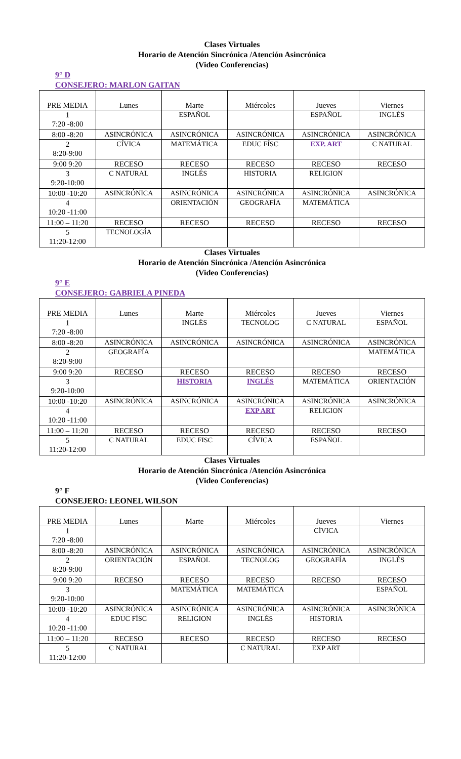Clases Virtuales
Horario de Atención Sincrónica /Atención Asincrónica
(Video Conferencias)
9° D
CONSEJERO: MARLON GAITAN
| PRE MEDIA | Lunes | Marte | Miércoles | Jueves | Viernes |
| 1 7:20 -8:00 | | ESPAÑOL | | ESPAÑOL | INGLÉS |
| 8:00 -8:20 | ASINCRÓNICA | ASINCRÓNICA | ASINCRÓNICA | ASINCRÓNICA | ASINCRÓNICA |
| 2 8:20-9:00 | CÍVICA | MATEMÁTICA | EDUC FÍSC | EXP. ART | C NATURAL |
| 9:00 9:20 | RECESO | RECESO | RECESO | RECESO | RECESO |
| 3 9:20-10:00 | C NATURAL | INGLÉS | HISTORIA | RELIGION | |
| 10:00 -10:20 | ASINCRÓNICA | ASINCRÓNICA | ASINCRÓNICA | ASINCRÓNICA | ASINCRÓNICA |
| 4 10:20 -11:00 | | ORIENTACIÓN | GEOGRAFÍA | MATEMÁTICA | |
| 11:00 – 11:20 | RECESO | RECESO | RECESO | RECESO | RECESO |
| 5 11:20-12:00 | TECNOLOGÍA | | | | |
Clases Virtuales
Horario de Atención Sincrónica /Atención Asincrónica
(Video Conferencias)
9° E
CONSEJERO: GABRIELA PINEDA
| PRE MEDIA | Lunes | Marte | Miércoles | Jueves | Viernes |
| 1 7:20 -8:00 | | INGLÉS | TECNOLOG | C NATURAL | ESPAÑOL |
| 8:00 -8:20 | ASINCRÓNICA | ASINCRÓNICA | ASINCRÓNICA | ASINCRÓNICA | ASINCRÓNICA |
| 2 8:20-9:00 | GEOGRAFÍA | | | | MATEMÁTICA |
| 9:00 9:20 | RECESO | RECESO | RECESO | RECESO | RECESO |
| 3 9:20-10:00 | | HISTORIA | INGLÉS | MATEMÁTICA | ORIENTACIÓN |
| 10:00 -10:20 | ASINCRÓNICA | ASINCRÓNICA | ASINCRÓNICA | ASINCRÓNICA | ASINCRÓNICA |
| 4 10:20 -11:00 | | | EXP ART | RELIGION | |
| 11:00 – 11:20 | RECESO | RECESO | RECESO | RECESO | RECESO |
| 5 11:20-12:00 | C NATURAL | EDUC FISC | CÍVICA | ESPAÑOL | |
Clases Virtuales
Horario de Atención Sincrónica /Atención Asincrónica
(Video Conferencias)
9° F
CONSEJERO: LEONEL WILSON
| PRE MEDIA | Lunes | Marte | Miércoles | Jueves | Viernes |
| 1 7:20 -8:00 | | | | CÍVICA | |
| 8:00 -8:20 | ASINCRÓNICA | ASINCRÓNICA | ASINCRÓNICA | ASINCRÓNICA | ASINCRÓNICA |
| 2 8:20-9:00 | ORIENTACIÓN | ESPAÑOL | TECNOLOG | GEOGRAFÍA | INGLÉS |
| 9:00 9:20 | RECESO | RECESO | RECESO | RECESO | RECESO |
| 3 9:20-10:00 | | MATEMÁTICA | MATEMÁTICA | | ESPAÑOL |
| 10:00 -10:20 | ASINCRÓNICA | ASINCRÓNICA | ASINCRÓNICA | ASINCRÓNICA | ASINCRÓNICA |
| 4 10:20 -11:00 | EDUC FÍSC | RELIGION | INGLÉS | HISTORIA | |
| 11:00 – 11:20 | RECESO | RECESO | RECESO | RECESO | RECESO |
| 5 11:20-12:00 | C NATURAL | | C NATURAL | EXP ART | |